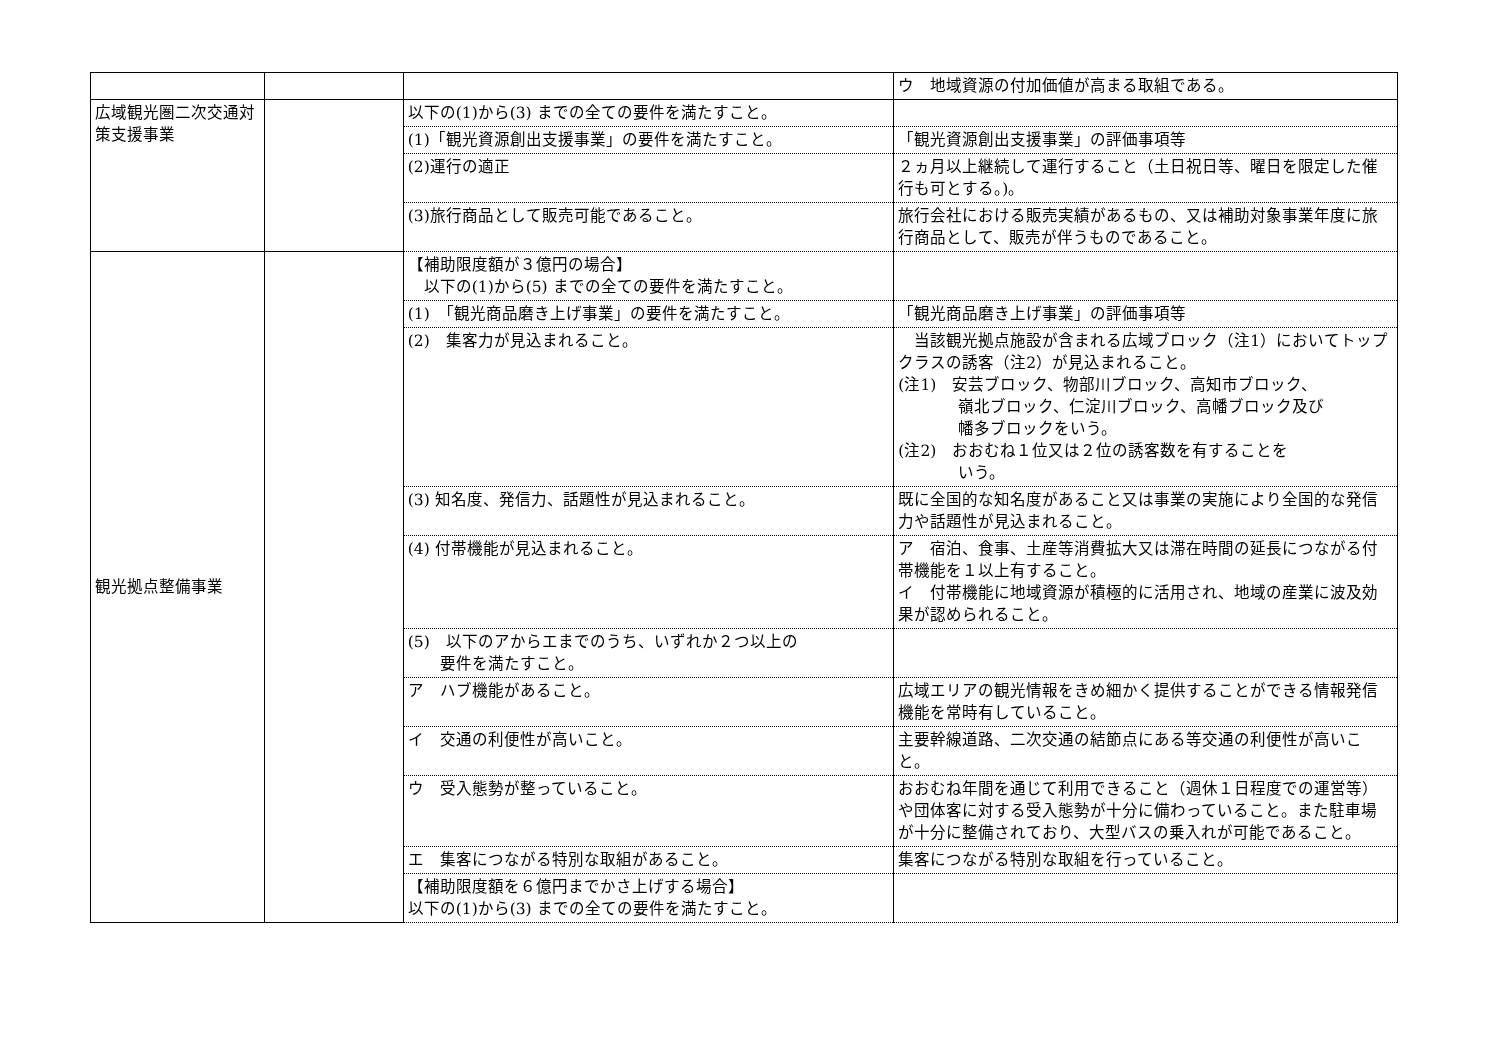| | | | ウ 地域資源の付加価値が高まる取組である。 |
| 広域観光圏二次交通対策支援事業 | | 以下の(1)から(3) までの全ての要件を満たすこと。 | |
| | | (1)「観光資源創出支援事業」の要件を満たすこと。 | 「観光資源創出支援事業」の評価事項等 |
| | | (2)運行の適正 | ２ヵ月以上継続して運行すること（土日祝日等、曜日を限定した催行も可とする。)。 |
| | | (3)旅行商品として販売可能であること。 | 旅行会社における販売実績があるもの、又は補助対象事業年度に旅行商品として、販売が伴うものであること。 |
| 観光拠点整備事業 | | 【補助限度額が３億円の場合】 以下の(1)から(5) までの全ての要件を満たすこと。 | |
| | | (1) 「観光商品磨き上げ事業」の要件を満たすこと。 | 「観光商品磨き上げ事業」の評価事項等 |
| | | (2) 集客力が見込まれること。 | 当該観光拠点施設が含まれる広域ブロック（注1）においてトップクラスの誘客（注2）が見込まれること。 (注1) 安芸ブロック、物部川ブロック、高知市ブロック、 嶺北ブロック、仁淀川ブロック、高幡ブロック及び 幡多ブロックをいう。 (注2) おおむね１位又は２位の誘客数を有することを いう。 |
| | | (3) 知名度、発信力、話題性が見込まれること。 | 既に全国的な知名度があること又は事業の実施により全国的な発信力や話題性が見込まれること。 |
| | | (4) 付帯機能が見込まれること。 | ア 宿泊、食事、土産等消費拡大又は滞在時間の延長につながる付帯機能を１以上有すること。 イ 付帯機能に地域資源が積極的に活用され、地域の産業に波及効果が認められること。 |
| | | (5) 以下のアからエまでのうち、いずれか２つ以上の 要件を満たすこと。 | |
| | | ア ハブ機能があること。 | 広域エリアの観光情報をきめ細かく提供することができる情報発信機能を常時有していること。 |
| | | イ 交通の利便性が高いこと。 | 主要幹線道路、二次交通の結節点にある等交通の利便性が高いこと。 |
| | | ウ 受入態勢が整っていること。 | おおむね年間を通じて利用できること（週休１日程度での運営等）や団体客に対する受入態勢が十分に備わっていること。また駐車場が十分に整備されており、大型バスの乗入れが可能であること。 |
| | | エ 集客につながる特別な取組があること。 | 集客につながる特別な取組を行っていること。 |
| | | 【補助限度額を６億円までかさ上げする場合】 以下の(1)から(3) までの全ての要件を満たすこと。 | |